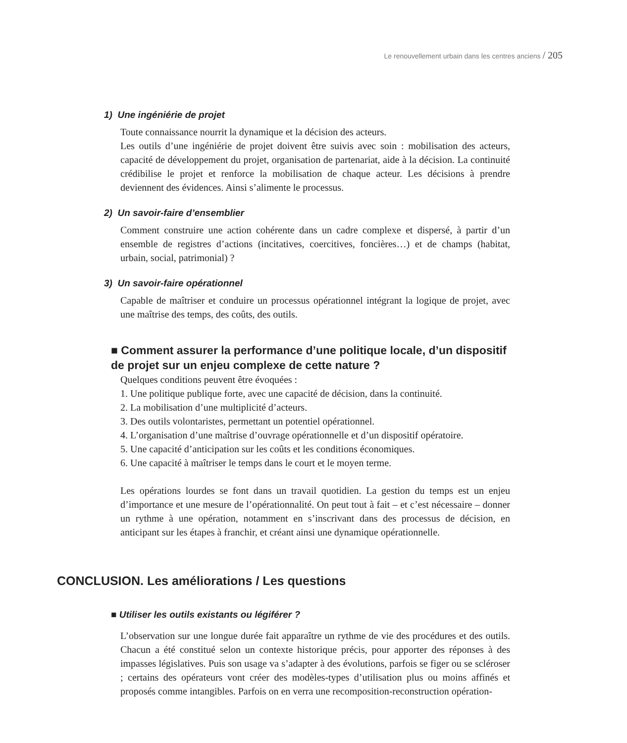Le renouvellement urbain dans les centres anciens / 205
1) Une ingéniérie de projet
Toute connaissance nourrit la dynamique et la décision des acteurs.
Les outils d’une ingéniérie de projet doivent être suivis avec soin : mobilisation des acteurs, capacité de développement du projet, organisation de partenariat, aide à la décision. La continuité crédibilise le projet et renforce la mobilisation de chaque acteur. Les décisions à prendre deviennent des évidences. Ainsi s’alimente le processus.
2) Un savoir-faire d’ensemblier
Comment construire une action cohérente dans un cadre complexe et dispersé, à partir d’un ensemble de registres d’actions (incitatives, coercitives, foncières…) et de champs (habitat, urbain, social, patrimonial) ?
3) Un savoir-faire opérationnel
Capable de maîtriser et conduire un processus opérationnel intégrant la logique de projet, avec une maîtrise des temps, des coûts, des outils.
■ Comment assurer la performance d’une politique locale, d’un dispositif de projet sur un enjeu complexe de cette nature ?
Quelques conditions peuvent être évoquées :
1. Une politique publique forte, avec une capacité de décision, dans la continuité.
2. La mobilisation d’une multiplicité d’acteurs.
3. Des outils volontaristes, permettant un potentiel opérationnel.
4. L’organisation d’une maîtrise d’ouvrage opérationnelle et d’un dispositif opératoire.
5. Une capacité d’anticipation sur les coûts et les conditions économiques.
6. Une capacité à maîtriser le temps dans le court et le moyen terme.
Les opérations lourdes se font dans un travail quotidien. La gestion du temps est un enjeu d’importance et une mesure de l’opérationnalité. On peut tout à fait – et c’est nécessaire – donner un rythme à une opération, notamment en s’inscrivant dans des processus de décision, en anticipant sur les étapes à franchir, et créant ainsi une dynamique opérationnelle.
CONCLUSION. Les améliorations / Les questions
■ Utiliser les outils existants ou légiférer ?
L’observation sur une longue durée fait apparaître un rythme de vie des procédures et des outils. Chacun a été constitué selon un contexte historique précis, pour apporter des réponses à des impasses législatives. Puis son usage va s’adapter à des évolutions, parfois se figer ou se scléroser ; certains des opérateurs vont créer des modèles-types d’utilisation plus ou moins affinés et proposés comme intangibles. Parfois on en verra une recomposition-reconstruction opération-